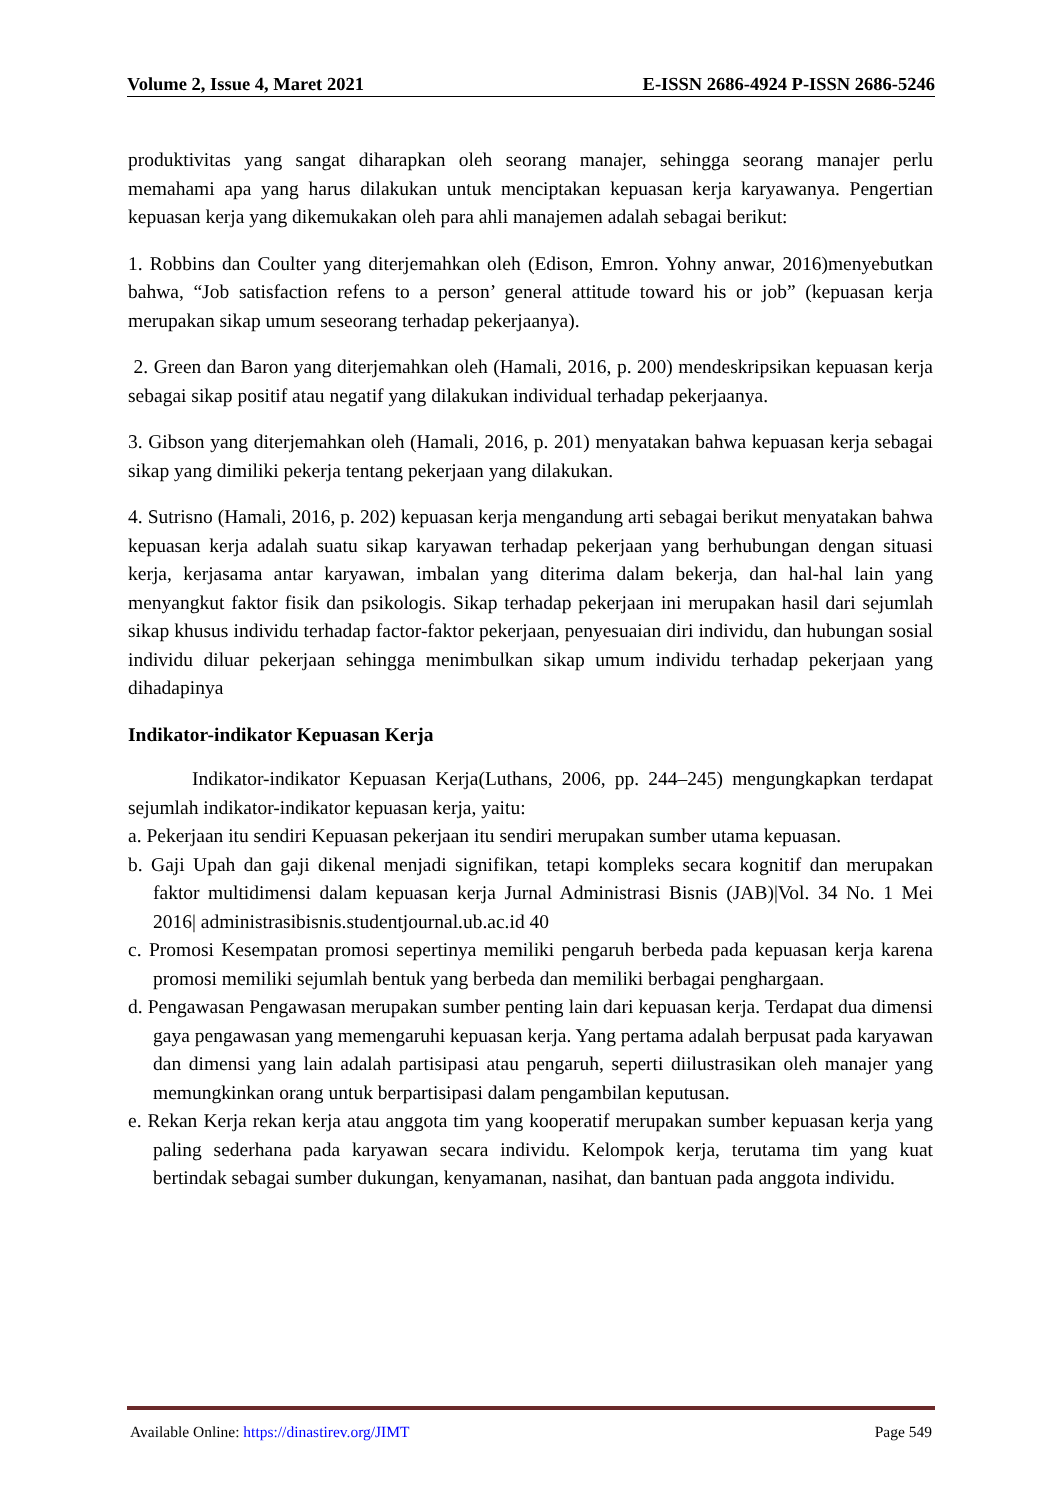Volume 2, Issue 4, Maret 2021 E-ISSN 2686-4924 P-ISSN 2686-5246
produktivitas yang sangat diharapkan oleh seorang manajer, sehingga seorang manajer perlu memahami apa yang harus dilakukan untuk menciptakan kepuasan kerja karyawanya. Pengertian kepuasan kerja yang dikemukakan oleh para ahli manajemen adalah sebagai berikut:
1. Robbins dan Coulter yang diterjemahkan oleh (Edison, Emron. Yohny anwar, 2016)menyebutkan bahwa, “Job satisfaction refens to a person’ general attitude toward his or job” (kepuasan kerja merupakan sikap umum seseorang terhadap pekerjaanya).
2. Green dan Baron yang diterjemahkan oleh (Hamali, 2016, p. 200) mendeskripsikan kepuasan kerja sebagai sikap positif atau negatif yang dilakukan individual terhadap pekerjaanya.
3. Gibson yang diterjemahkan oleh (Hamali, 2016, p. 201) menyatakan bahwa kepuasan kerja sebagai sikap yang dimiliki pekerja tentang pekerjaan yang dilakukan.
4. Sutrisno (Hamali, 2016, p. 202) kepuasan kerja mengandung arti sebagai berikut menyatakan bahwa kepuasan kerja adalah suatu sikap karyawan terhadap pekerjaan yang berhubungan dengan situasi kerja, kerjasama antar karyawan, imbalan yang diterima dalam bekerja, dan hal-hal lain yang menyangkut faktor fisik dan psikologis. Sikap terhadap pekerjaan ini merupakan hasil dari sejumlah sikap khusus individu terhadap factor-faktor pekerjaan, penyesuaian diri individu, dan hubungan sosial individu diluar pekerjaan sehingga menimbulkan sikap umum individu terhadap pekerjaan yang dihadapinya
Indikator-indikator Kepuasan Kerja
Indikator-indikator Kepuasan Kerja(Luthans, 2006, pp. 244–245) mengungkapkan terdapat sejumlah indikator-indikator kepuasan kerja, yaitu:
a. Pekerjaan itu sendiri Kepuasan pekerjaan itu sendiri merupakan sumber utama kepuasan.
b. Gaji Upah dan gaji dikenal menjadi signifikan, tetapi kompleks secara kognitif dan merupakan faktor multidimensi dalam kepuasan kerja Jurnal Administrasi Bisnis (JAB)|Vol. 34 No. 1 Mei 2016| administrasibisnis.studentjournal.ub.ac.id 40
c. Promosi Kesempatan promosi sepertinya memiliki pengaruh berbeda pada kepuasan kerja karena promosi memiliki sejumlah bentuk yang berbeda dan memiliki berbagai penghargaan.
d. Pengawasan Pengawasan merupakan sumber penting lain dari kepuasan kerja. Terdapat dua dimensi gaya pengawasan yang memengaruhi kepuasan kerja. Yang pertama adalah berpusat pada karyawan dan dimensi yang lain adalah partisipasi atau pengaruh, seperti diilustrasikan oleh manajer yang memungkinkan orang untuk berpartisipasi dalam pengambilan keputusan.
e. Rekan Kerja rekan kerja atau anggota tim yang kooperatif merupakan sumber kepuasan kerja yang paling sederhana pada karyawan secara individu. Kelompok kerja, terutama tim yang kuat bertindak sebagai sumber dukungan, kenyamanan, nasihat, dan bantuan pada anggota individu.
Available Online: https://dinastirev.org/JIMT Page 549